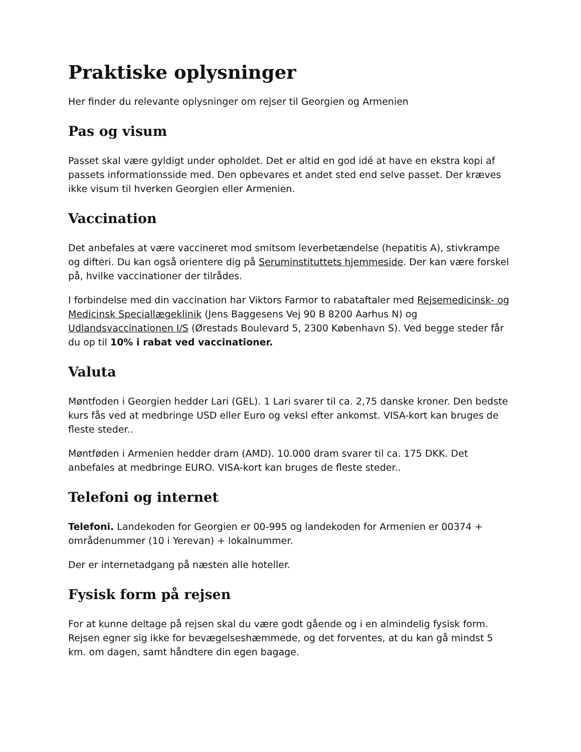Praktiske oplysninger
Her finder du relevante oplysninger om rejser til Georgien og Armenien
Pas og visum
Passet skal være gyldigt under opholdet. Det er altid en god idé at have en ekstra kopi af passets informationsside med. Den opbevares et andet sted end selve passet. Der kræves ikke visum til hverken Georgien eller Armenien.
Vaccination
Det anbefales at være vaccineret mod smitsom leverbetændelse (hepatitis A), stivkrampe og difteri. Du kan også orientere dig på Seruminstituttets hjemmeside. Der kan være forskel på, hvilke vaccinationer der tilrådes.
I forbindelse med din vaccination har Viktors Farmor to rabataftaler med Rejsemedicinsk- og Medicinsk Speciallægeklinik (Jens Baggesens Vej 90 B 8200 Aarhus N) og Udlandsvaccinationen I/S (Ørestads Boulevard 5, 2300 København S). Ved begge steder får du op til 10% i rabat ved vaccinationer.
Valuta
Møntfoden i Georgien hedder Lari (GEL). 1 Lari svarer til ca. 2,75 danske kroner. Den bedste kurs fås ved at medbringe USD eller Euro og veksl efter ankomst. VISA-kort kan bruges de fleste steder..
Møntføden i Armenien hedder dram (AMD). 10.000 dram svarer til ca. 175 DKK. Det anbefales at medbringe EURO. VISA-kort kan bruges de fleste steder..
Telefoni og internet
Telefoni. Landekoden for Georgien er 00-995 og landekoden for Armenien er 00374 + områdenummer (10 i Yerevan) + lokalnummer.
Der er internetadgang på næsten alle hoteller.
Fysisk form på rejsen
For at kunne deltage på rejsen skal du være godt gående og i en almindelig fysisk form. Rejsen egner sig ikke for bevægelseshæmmede, og det forventes, at du kan gå mindst 5 km. om dagen, samt håndtere din egen bagage.